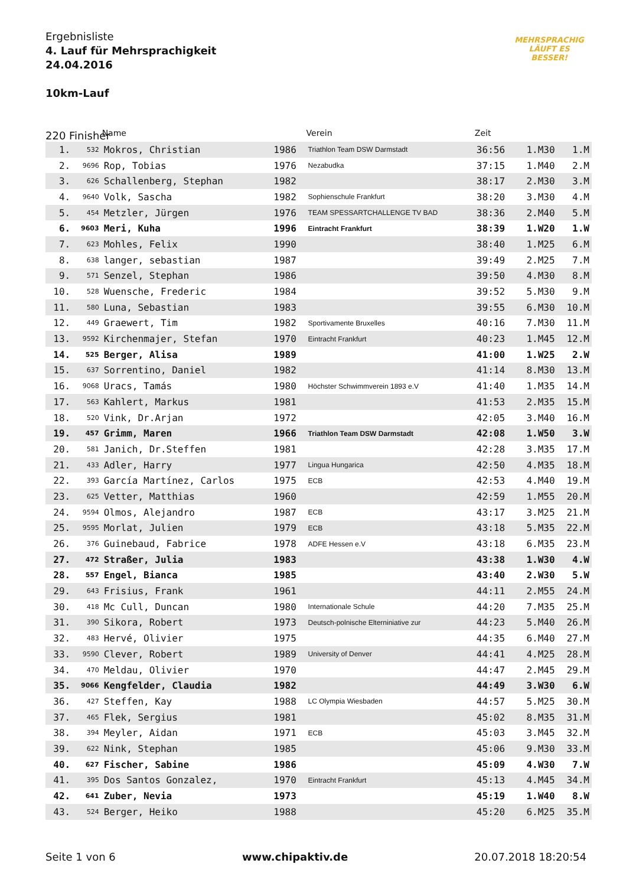Ergebnisliste
4. Lauf für Mehrsprachigkeit
24.04.2016
10km-Lauf
220 Finisher
MEHRSPRACHIG
LÄUFT ES
BESSER!
| | | Name | | Verein | Zeit | | |
| --- | --- | --- | --- | --- | --- | --- | --- |
| 1. | 532 | Mokros, Christian | 1986 | Triathlon Team DSW Darmstadt | 36:56 | 1.M30 | 1.M |
| 2. | 9696 | Rop, Tobias | 1976 | Nezabudka | 37:15 | 1.M40 | 2.M |
| 3. | 626 | Schallenberg, Stephan | 1982 | | 38:17 | 2.M30 | 3.M |
| 4. | 9640 | Volk, Sascha | 1982 | Sophienschule Frankfurt | 38:20 | 3.M30 | 4.M |
| 5. | 454 | Metzler, Jürgen | 1976 | TEAM SPESSARTCHALLENGE TV BAD | 38:36 | 2.M40 | 5.M |
| 6. | 9603 | Meri, Kuha | 1996 | Eintracht Frankfurt | 38:39 | 1.W20 | 1.W |
| 7. | 623 | Mohles, Felix | 1990 | | 38:40 | 1.M25 | 6.M |
| 8. | 638 | langer, sebastian | 1987 | | 39:49 | 2.M25 | 7.M |
| 9. | 571 | Senzel, Stephan | 1986 | | 39:50 | 4.M30 | 8.M |
| 10. | 528 | Wuensche, Frederic | 1984 | | 39:52 | 5.M30 | 9.M |
| 11. | 580 | Luna, Sebastian | 1983 | | 39:55 | 6.M30 | 10.M |
| 12. | 449 | Graewert, Tim | 1982 | Sportivamente Bruxelles | 40:16 | 7.M30 | 11.M |
| 13. | 9592 | Kirchenmajer, Stefan | 1970 | Eintracht Frankfurt | 40:23 | 1.M45 | 12.M |
| 14. | 525 | Berger, Alisa | 1989 | | 41:00 | 1.W25 | 2.W |
| 15. | 637 | Sorrentino, Daniel | 1982 | | 41:14 | 8.M30 | 13.M |
| 16. | 9068 | Uracs, Tamás | 1980 | Höchster Schwimmverein 1893 e.V | 41:40 | 1.M35 | 14.M |
| 17. | 563 | Kahlert, Markus | 1981 | | 41:53 | 2.M35 | 15.M |
| 18. | 520 | Vink, Dr.Arjan | 1972 | | 42:05 | 3.M40 | 16.M |
| 19. | 457 | Grimm, Maren | 1966 | Triathlon Team DSW Darmstadt | 42:08 | 1.W50 | 3.W |
| 20. | 581 | Janich, Dr.Steffen | 1981 | | 42:28 | 3.M35 | 17.M |
| 21. | 433 | Adler, Harry | 1977 | Lingua Hungarica | 42:50 | 4.M35 | 18.M |
| 22. | 393 | García Martínez, Carlos | 1975 | ECB | 42:53 | 4.M40 | 19.M |
| 23. | 625 | Vetter, Matthias | 1960 | | 42:59 | 1.M55 | 20.M |
| 24. | 9594 | Olmos, Alejandro | 1987 | ECB | 43:17 | 3.M25 | 21.M |
| 25. | 9595 | Morlat, Julien | 1979 | ECB | 43:18 | 5.M35 | 22.M |
| 26. | 376 | Guinebaud, Fabrice | 1978 | ADFE Hessen e.V | 43:18 | 6.M35 | 23.M |
| 27. | 472 | Straßer, Julia | 1983 | | 43:38 | 1.W30 | 4.W |
| 28. | 557 | Engel, Bianca | 1985 | | 43:40 | 2.W30 | 5.W |
| 29. | 643 | Frisius, Frank | 1961 | | 44:11 | 2.M55 | 24.M |
| 30. | 418 | Mc Cull, Duncan | 1980 | Internationale Schule | 44:20 | 7.M35 | 25.M |
| 31. | 390 | Sikora, Robert | 1973 | Deutsch-polnische Elterniniative zur | 44:23 | 5.M40 | 26.M |
| 32. | 483 | Hervé, Olivier | 1975 | | 44:35 | 6.M40 | 27.M |
| 33. | 9590 | Clever, Robert | 1989 | University of Denver | 44:41 | 4.M25 | 28.M |
| 34. | 470 | Meldau, Olivier | 1970 | | 44:47 | 2.M45 | 29.M |
| 35. | 9066 | Kengfelder, Claudia | 1982 | | 44:49 | 3.W30 | 6.W |
| 36. | 427 | Steffen, Kay | 1988 | LC Olympia Wiesbaden | 44:57 | 5.M25 | 30.M |
| 37. | 465 | Flek, Sergius | 1981 | | 45:02 | 8.M35 | 31.M |
| 38. | 394 | Meyler, Aidan | 1971 | ECB | 45:03 | 3.M45 | 32.M |
| 39. | 622 | Nink, Stephan | 1985 | | 45:06 | 9.M30 | 33.M |
| 40. | 627 | Fischer, Sabine | 1986 | | 45:09 | 4.W30 | 7.W |
| 41. | 395 | Dos Santos Gonzalez, | 1970 | Eintracht Frankfurt | 45:13 | 4.M45 | 34.M |
| 42. | 641 | Zuber, Nevia | 1973 | | 45:19 | 1.W40 | 8.W |
| 43. | 524 | Berger, Heiko | 1988 | | 45:20 | 6.M25 | 35.M |
Seite 1 von 6 www.chipaktiv.de 20.07.2018 18:20:54